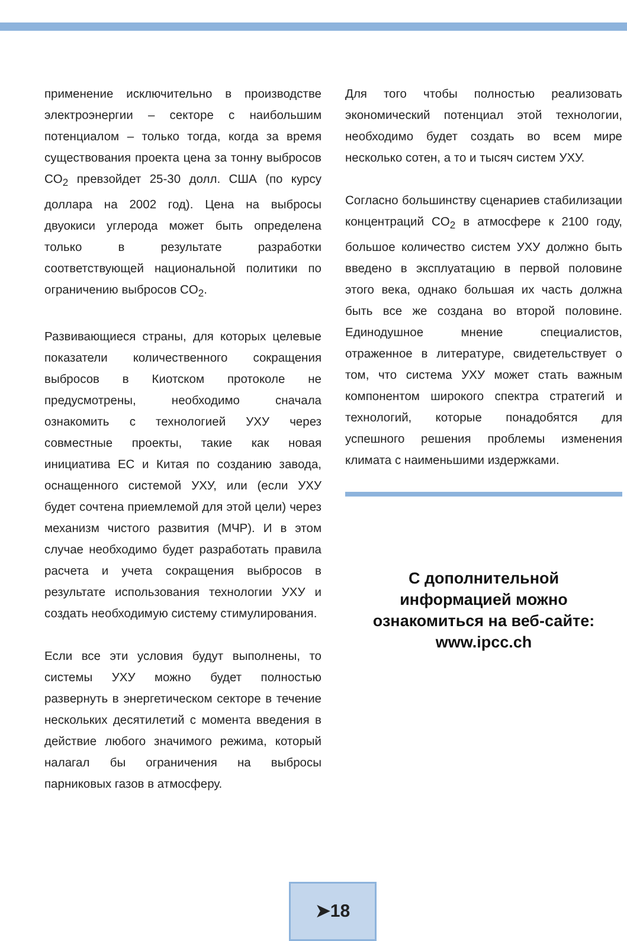применение исключительно в производстве электроэнергии – секторе с наибольшим потенциалом – только тогда, когда за время существования проекта цена за тонну выбросов CO<sub>2</sub> превзойдет 25-30 долл. США (по курсу доллара на 2002 год). Цена на выбросы двуокиси углерода может быть определена только в результате разработки соответствующей национальной политики по ограничению выбросов CO<sub>2</sub>.
Развивающиеся страны, для которых целевые показатели количественного сокращения выбросов в Киотском протоколе не предусмотрены, необходимо сначала ознакомить с технологией УХУ через совместные проекты, такие как новая инициатива ЕС и Китая по созданию завода, оснащенного системой УХУ, или (если УХУ будет сочтена приемлемой для этой цели) через механизм чистого развития (МЧР). И в этом случае необходимо будет разработать правила расчета и учета сокращения выбросов в результате использования технологии УХУ и создать необходимую систему стимулирования.
Если все эти условия будут выполнены, то системы УХУ можно будет полностью развернуть в энергетическом секторе в течение нескольких десятилетий с момента введения в действие любого значимого режима, который налагал бы ограничения на выбросы парниковых газов в атмосферу.
Для того чтобы полностью реализовать экономический потенциал этой технологии, необходимо будет создать во всем мире несколько сотен, а то и тысяч систем УХУ.
Согласно большинству сценариев стабилизации концентраций CO<sub>2</sub> в атмосфере к 2100 году, большое количество систем УХУ должно быть введено в эксплуатацию в первой половине этого века, однако большая их часть должна быть все же создана во второй половине. Единодушное мнение специалистов, отраженное в литературе, свидетельствует о том, что система УХУ может стать важным компонентом широкого спектра стратегий и технологий, которые понадобятся для успешного решения проблемы изменения климата с наименьшими издержками.
С дополнительной
информацией можно
ознакомиться на веб-сайте:
www.ipcc.ch
➤18